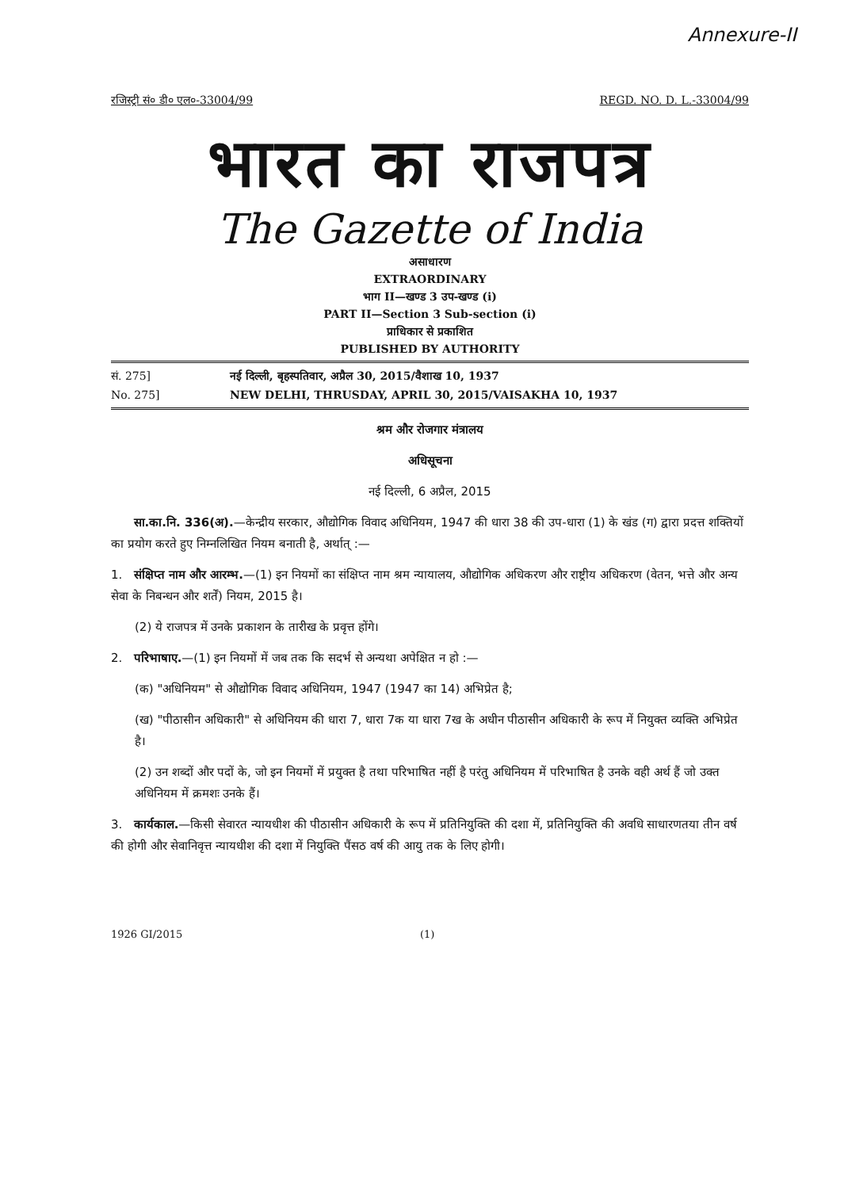Annexure-II
रजिस्ट्री सं० डी० एल०-33004/99 REGD. NO. D. L.-33004/99
भारत का राजपत्र
The Gazette of India
असाधारण
EXTRAORDINARY
भाग II—खण्ड 3 उप-खण्ड (i)
PART II—Section 3 Sub-section (i)
प्राधिकार से प्रकाशित
PUBLISHED BY AUTHORITY
सं. 275] नई दिल्ली, बृहस्पतिवार, अप्रैल 30, 2015/वैशाख 10, 1937
No. 275] NEW DELHI, THRUSDAY, APRIL 30, 2015/VAISAKHA 10, 1937
श्रम और रोजगार मंत्रालय
अधिसूचना
नई दिल्ली, 6 अप्रैल, 2015
सा.का.नि. 336(अ).—केन्द्रीय सरकार, औद्योगिक विवाद अधिनियम, 1947 की धारा 38 की उप-धारा (1) के खंड (ग) द्वारा प्रदत्त शक्तियों का प्रयोग करते हुए निम्नलिखित नियम बनाती है, अर्थात् :—
1. संक्षिप्त नाम और आरम्भ.—(1) इन नियमों का संक्षिप्त नाम श्रम न्यायालय, औद्योगिक अधिकरण और राष्ट्रीय अधिकरण (वेतन, भत्ते और अन्य सेवा के निबन्धन और शर्तें) नियम, 2015 है।
(2) ये राजपत्र में उनके प्रकाशन के तारीख के प्रवृत्त होंगे।
2. परिभाषाए.—(1) इन नियमों में जब तक कि सदर्भ से अन्यथा अपेक्षित न हो :—
(क) "अधिनियम" से औद्योगिक विवाद अधिनियम, 1947 (1947 का 14) अभिप्रेत है;
(ख) "पीठासीन अधिकारी" से अधिनियम की धारा 7, धारा 7क या धारा 7ख के अधीन पीठासीन अधिकारी के रूप में नियुक्त व्यक्ति अभिप्रेत है।
(2) उन शब्दों और पदों के, जो इन नियमों में प्रयुक्त है तथा परिभाषित नहीं है परंतु अधिनियम में परिभाषित है उनके वही अर्थ हैं जो उक्त अधिनियम में क्रमशः उनके हैं।
3. कार्यकाल.—किसी सेवारत न्यायधीश की पीठासीन अधिकारी के रूप में प्रतिनियुक्ति की दशा में, प्रतिनियुक्ति की अवधि साधारणतया तीन वर्ष की होगी और सेवानिवृत्त न्यायधीश की दशा में नियुक्ति पैंसठ वर्ष की आयु तक के लिए होगी।
1926 GI/2015 (1)